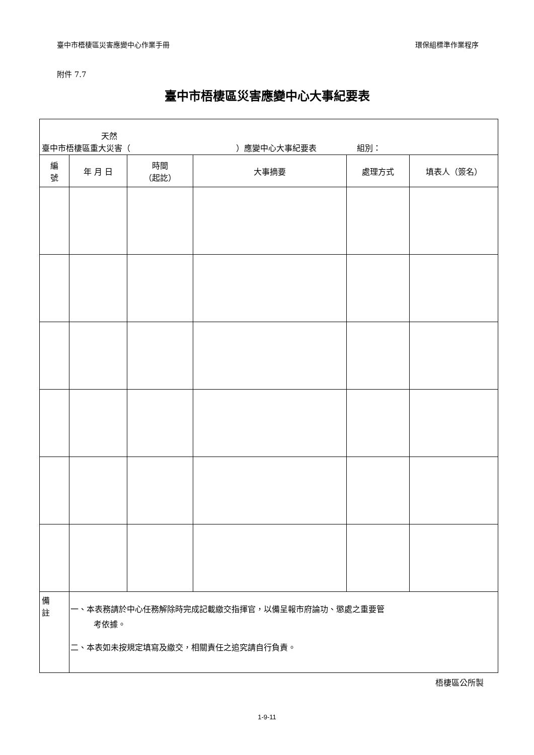臺中市梧棲區災害應變中心作業手冊 環保組標準作業程序
附件 7.7
臺中市梧棲區災害應變中心大事紀要表
| 天然 臺中市梧棲區重大災害（ ）應變中心大事紀要表 組別： | | | | | |
| 編 號 | 年 月 日 | 時間 （起訖） | 大事摘要 | 處理方式 | 填表人（簽名） |
| 備 註 | 一、本表務請於中心任務解除時完成記載繳交指揮官，以備呈報市府論功、懲處之重要管 考依據。 二、本表如未按規定填寫及繳交，相關責任之追究請自行負責。 | | | | |
梧棲區公所製
1-9-11